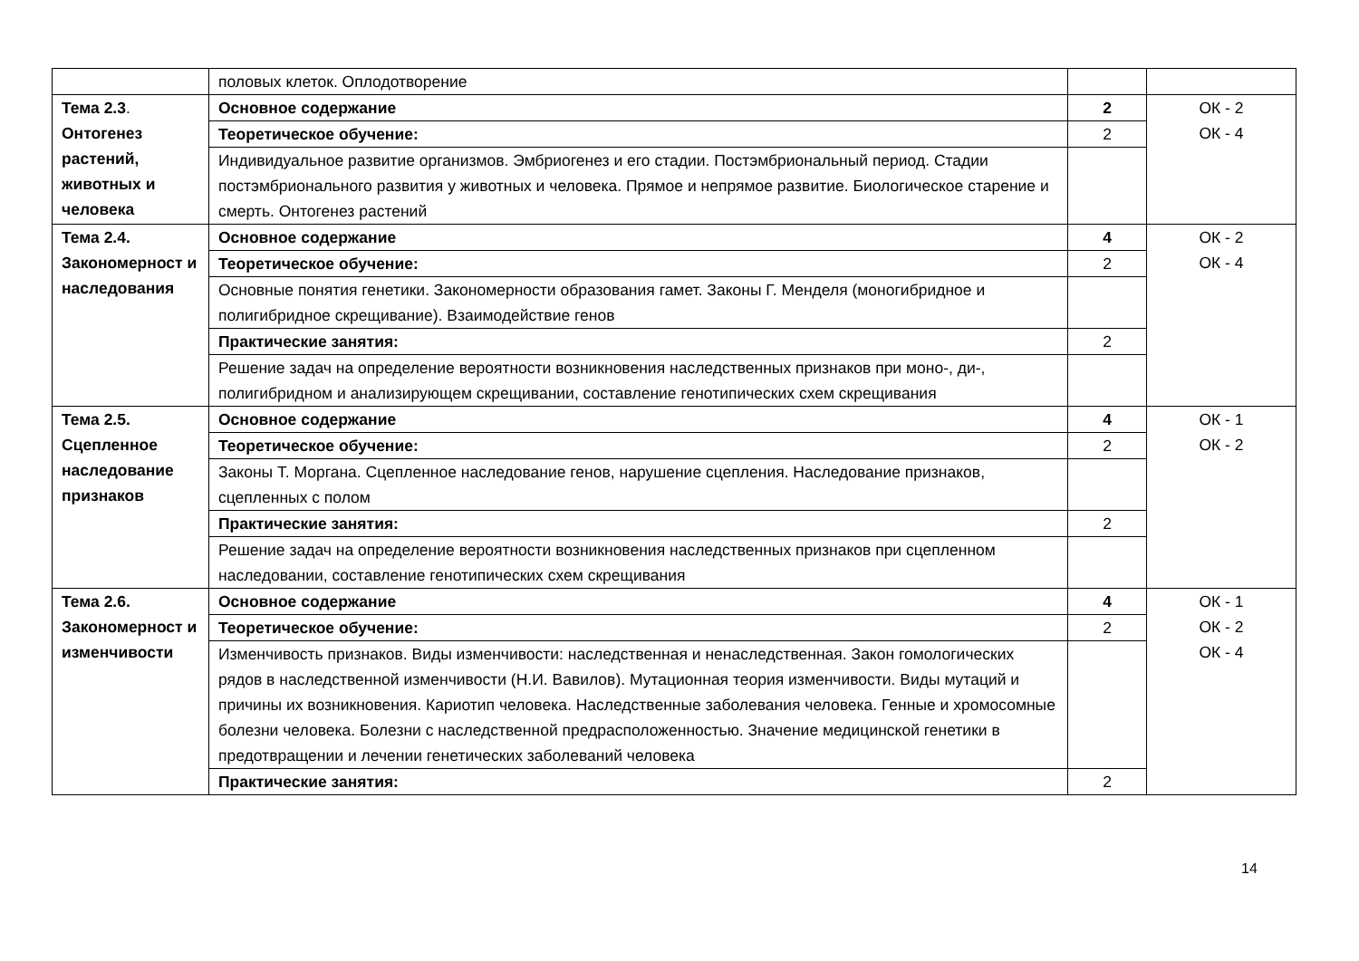| | половых клеток. Оплодотворение | | |
| Тема 2.3 . Онтогенез растений, животных и человека | Основное содержание | 2 | ОК - 2 ОК - 4 |
| | Теоретическое обучение: | 2 | |
| | Индивидуальное развитие организмов. Эмбриогенез и его стадии. Постэмбриональный период. Стадии постэмбрионального развития у животных и человека. Прямое и непрямое развитие. Биологическое старение и смерть. Онтогенез растений | | |
| Тема 2.4. Закономерност и наследования | Основное содержание | 4 | ОК - 2 ОК - 4 |
| | Теоретическое обучение: | 2 | |
| | Основные понятия генетики. Закономерности образования гамет. Законы Г. Менделя (моногибридное и полигибридное скрещивание). Взаимодействие генов | | |
| | Практические занятия: | 2 | |
| | Решение задач на определение вероятности возникновения наследственных признаков при моно-, ди-, полигибридном и анализирующем скрещивании, составление генотипических схем скрещивания | | |
| Тема 2.5. Сцепленное наследование признаков | Основное содержание | 4 | ОК - 1 ОК - 2 |
| | Теоретическое обучение: | 2 | |
| | Законы Т. Моргана. Сцепленное наследование генов, нарушение сцепления. Наследование признаков, сцепленных с полом | | |
| | Практические занятия: | 2 | |
| | Решение задач на определение вероятности возникновения наследственных признаков при сцепленном наследовании, составление генотипических схем скрещивания | | |
| Тема 2.6. Закономерност и изменчивости | Основное содержание | 4 | ОК - 1 ОК - 2 ОК - 4 |
| | Теоретическое обучение: | 2 | |
| | Изменчивость признаков. Виды изменчивости: наследственная и ненаследственная. Закон гомологических рядов в наследственной изменчивости (Н.И. Вавилов). Мутационная теория изменчивости. Виды мутаций и причины их возникновения. Кариотип человека. Наследственные заболевания человека. Генные и хромосомные болезни человека. Болезни с наследственной предрасположенностью. Значение медицинской генетики в предотвращении и лечении генетических заболеваний человека | | |
| | Практические занятия: | 2 | |
14